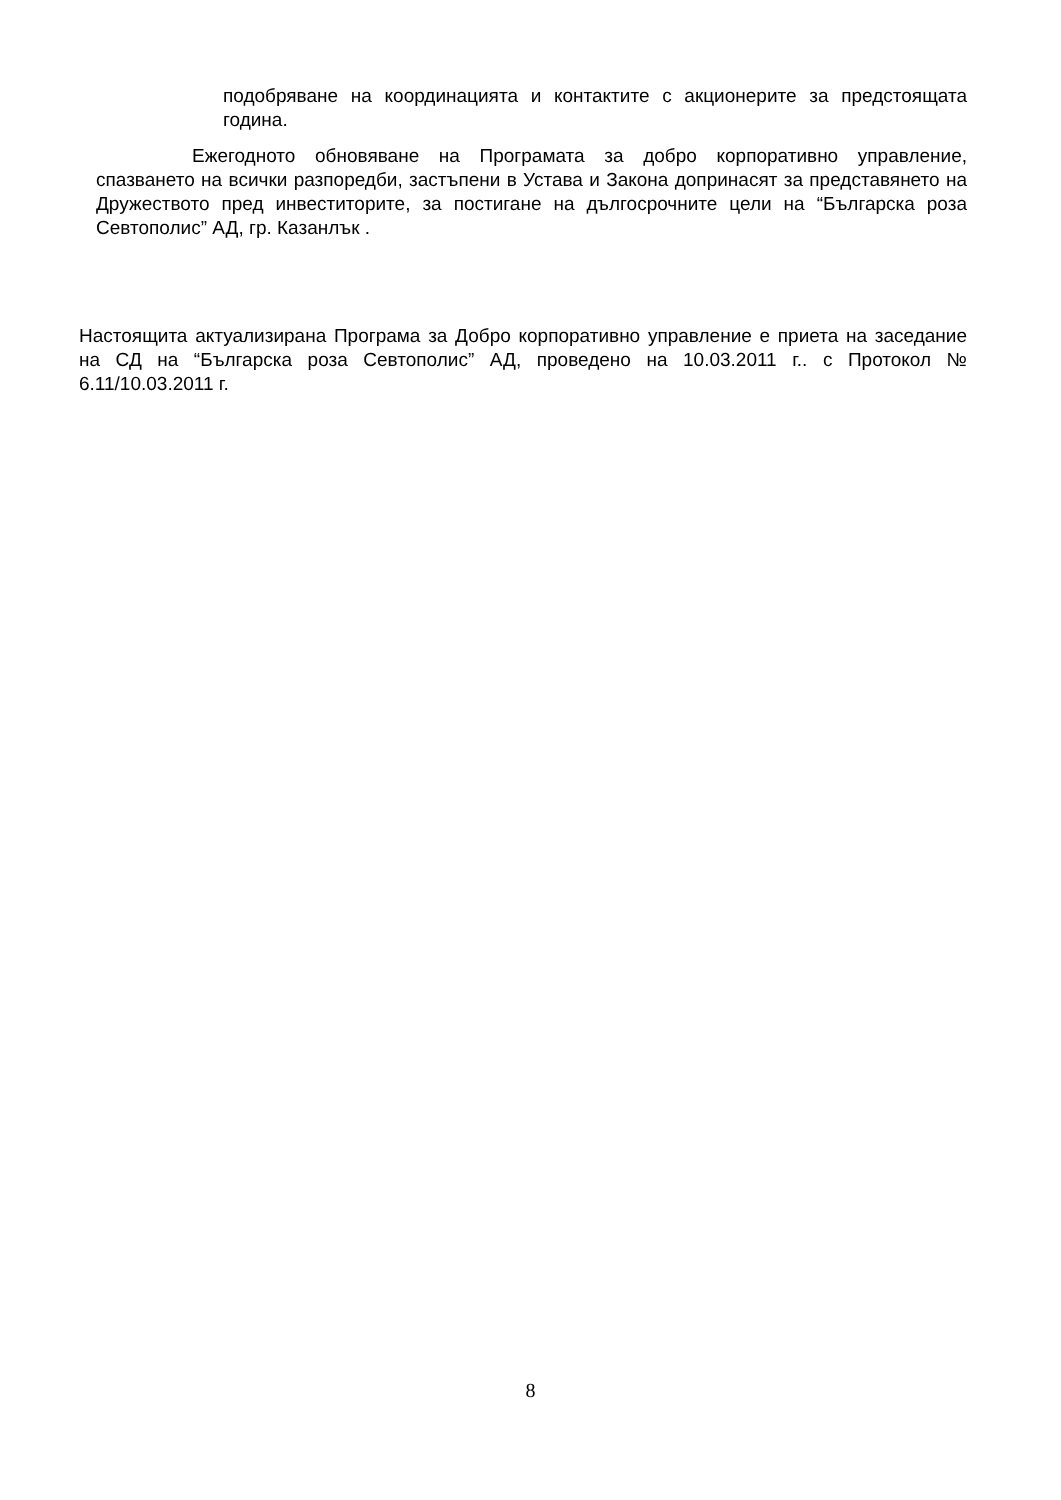подобряване на координацията и контактите с акционерите за предстоящата година.
Ежегодното обновяване на Програмата за добро корпоративно управление, спазването на всички разпоредби, застъпени в Устава и Закона допринасят за представянето на Дружеството пред инвеститорите, за постигане на дългосрочните цели на “Българска роза Севтополис” АД, гр. Казанлък .
Настоящита актуализирана Програма за Добро корпоративно управление е приета на заседание на СД на “Българска роза Севтополис” АД, проведено на 10.03.2011 г.. с Протокол № 6.11/10.03.2011 г.
8